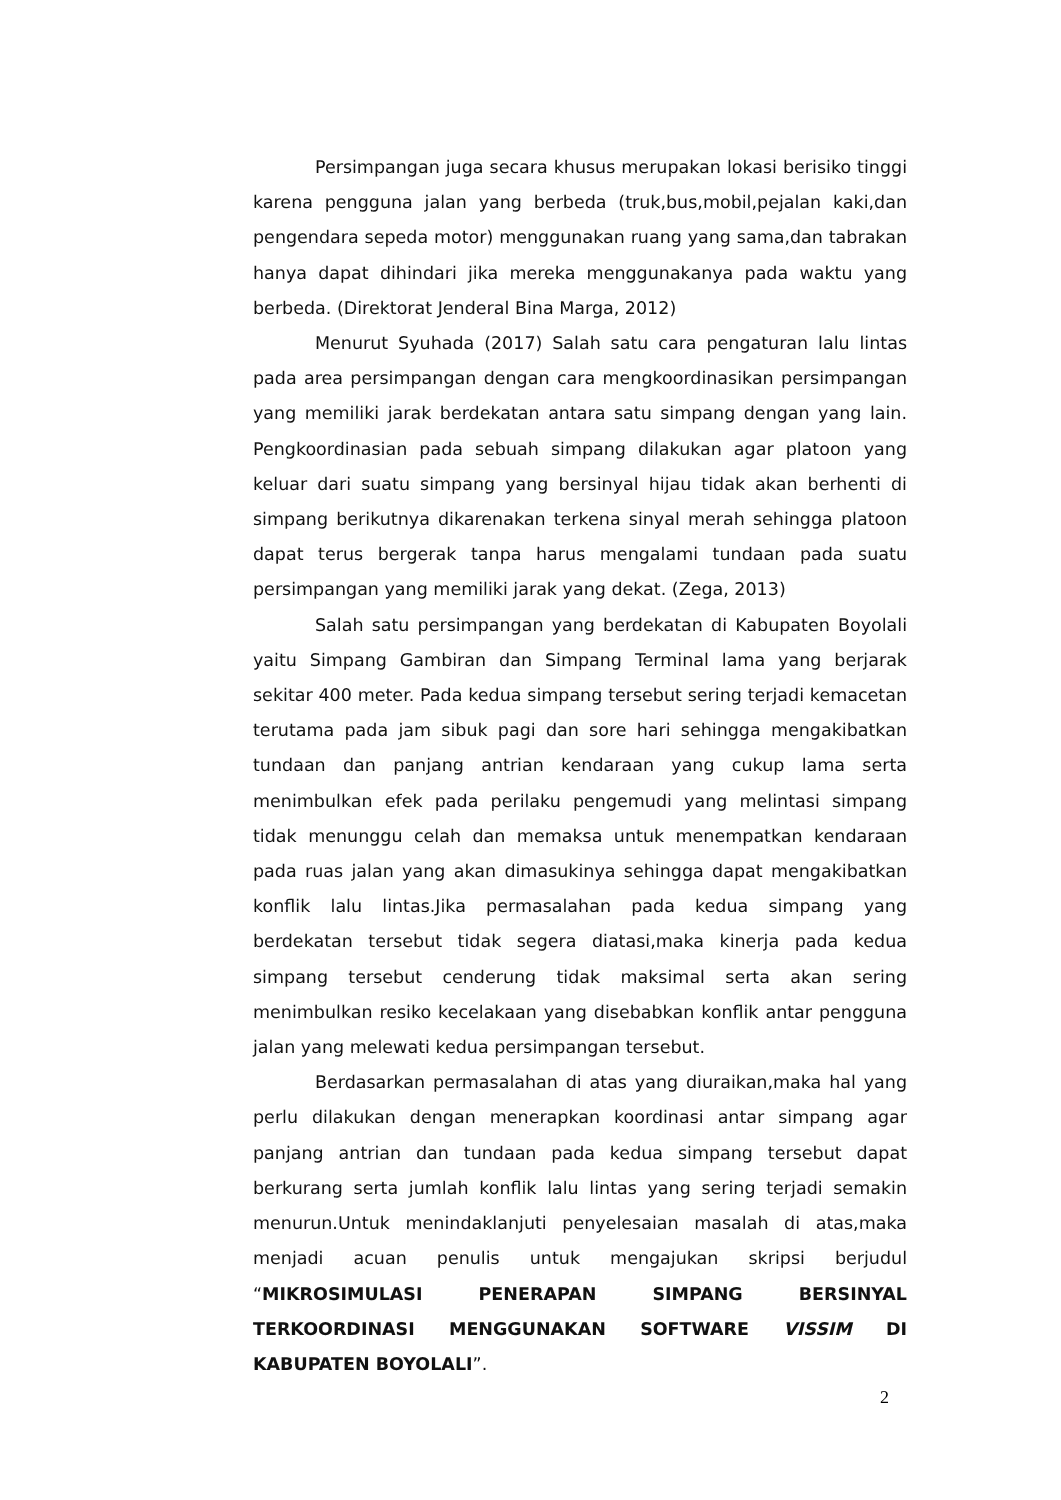Persimpangan juga secara khusus merupakan lokasi berisiko tinggi karena pengguna jalan yang berbeda (truk,bus,mobil,pejalan kaki,dan pengendara sepeda motor) menggunakan ruang yang sama,dan tabrakan hanya dapat dihindari jika mereka menggunakanya pada waktu yang berbeda. (Direktorat Jenderal Bina Marga, 2012)
Menurut Syuhada (2017) Salah satu cara pengaturan lalu lintas pada area persimpangan dengan cara mengkoordinasikan persimpangan yang memiliki jarak berdekatan antara satu simpang dengan yang lain. Pengkoordinasian pada sebuah simpang dilakukan agar platoon yang keluar dari suatu simpang yang bersinyal hijau tidak akan berhenti di simpang berikutnya dikarenakan terkena sinyal merah sehingga platoon dapat terus bergerak tanpa harus mengalami tundaan pada suatu persimpangan yang memiliki jarak yang dekat. (Zega, 2013)
Salah satu persimpangan yang berdekatan di Kabupaten Boyolali yaitu Simpang Gambiran dan Simpang Terminal lama yang berjarak sekitar 400 meter. Pada kedua simpang tersebut sering terjadi kemacetan terutama pada jam sibuk pagi dan sore hari sehingga mengakibatkan tundaan dan panjang antrian kendaraan yang cukup lama serta menimbulkan efek pada perilaku pengemudi yang melintasi simpang tidak menunggu celah dan memaksa untuk menempatkan kendaraan pada ruas jalan yang akan dimasukinya sehingga dapat mengakibatkan konflik lalu lintas.Jika permasalahan pada kedua simpang yang berdekatan tersebut tidak segera diatasi,maka kinerja pada kedua simpang tersebut cenderung tidak maksimal serta akan sering menimbulkan resiko kecelakaan yang disebabkan konflik antar pengguna jalan yang melewati kedua persimpangan tersebut.
Berdasarkan permasalahan di atas yang diuraikan,maka hal yang perlu dilakukan dengan menerapkan koordinasi antar simpang agar panjang antrian dan tundaan pada kedua simpang tersebut dapat berkurang serta jumlah konflik lalu lintas yang sering terjadi semakin menurun.Untuk menindaklanjuti penyelesaian masalah di atas,maka menjadi acuan penulis untuk mengajukan skripsi berjudul “MIKROSIMULASI PENERAPAN SIMPANG BERSINYAL TERKOORDINASI MENGGUNAKAN SOFTWARE VISSIM DI KABUPATEN BOYOLALI”.
2